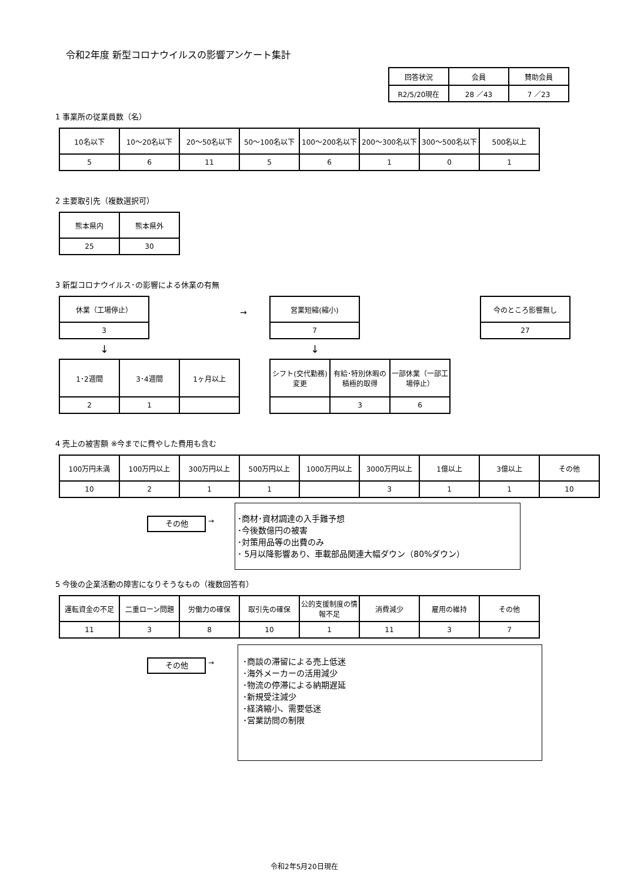令和2年度 新型コロナウイルスの影響アンケート集計
| 回答状況 | 会員 | 賛助会員 |
| --- | --- | --- |
| R2/5/20現在 | 28 ／43 | 7 ／23 |
1 事業所の従業員数（名）
| 10名以下 | 10～20名以下 | 20～50名以下 | 50～100名以下 | 100～200名以下 | 200～300名以下 | 300～500名以下 | 500名以上 |
| --- | --- | --- | --- | --- | --- | --- | --- |
| 5 | 6 | 11 | 5 | 6 | 1 | 0 | 1 |
2 主要取引先（複数選択可）
| 熊本県内 | 熊本県外 |
| --- | --- |
| 25 | 30 |
3 新型コロナウイルス･の影響による休業の有無
| 休業（工場停止） |
| --- |
| 3 |
↓
| 1･2週間 | 3･4週間 | 1ヶ月以上 |
| --- | --- | --- |
| 2 | 1 | |
→
| 営業短縮(縮小) |
| --- |
| 7 |
↓
| シフト(交代勤務)変更 | 有給･特別休暇の積極的取得 | 一部休業（一部工場停止） |
| --- | --- | --- |
| | 3 | 6 |
| 今のところ影響無し |
| --- |
| 27 |
4 売上の被害額 ※今までに費やした費用も含む
| 100万円未満 | 100万円以上 | 300万円以上 | 500万円以上 | 1000万円以上 | 3000万円以上 | 1億以上 | 3億以上 | その他 |
| --- | --- | --- | --- | --- | --- | --- | --- | --- |
| 10 | 2 | 1 | 1 | | 3 | 1 | 1 | 10 |
その他
→
･商材･資材調達の入手難予想
･今後数億円の被害
･対策用品等の出費のみ
･ 5月以降影響あり、車載部品関連大幅ダウン（80%ダウン）
5 今後の企業活動の障害になりそうなもの（複数回答有）
| 運転資金の不足 | 二重ローン問題 | 労働力の確保 | 取引先の確保 | 公的支援制度の情報不足 | 消費減少 | 雇用の維持 | その他 |
| --- | --- | --- | --- | --- | --- | --- | --- |
| 11 | 3 | 8 | 10 | 1 | 11 | 3 | 7 |
その他
→
･商談の滞留による売上低迷
･海外メーカーの活用減少
･物流の停滞による納期遅延
･新規受注減少
･経済縮小、需要低迷
･営業訪問の制限
令和2年5月20日現在